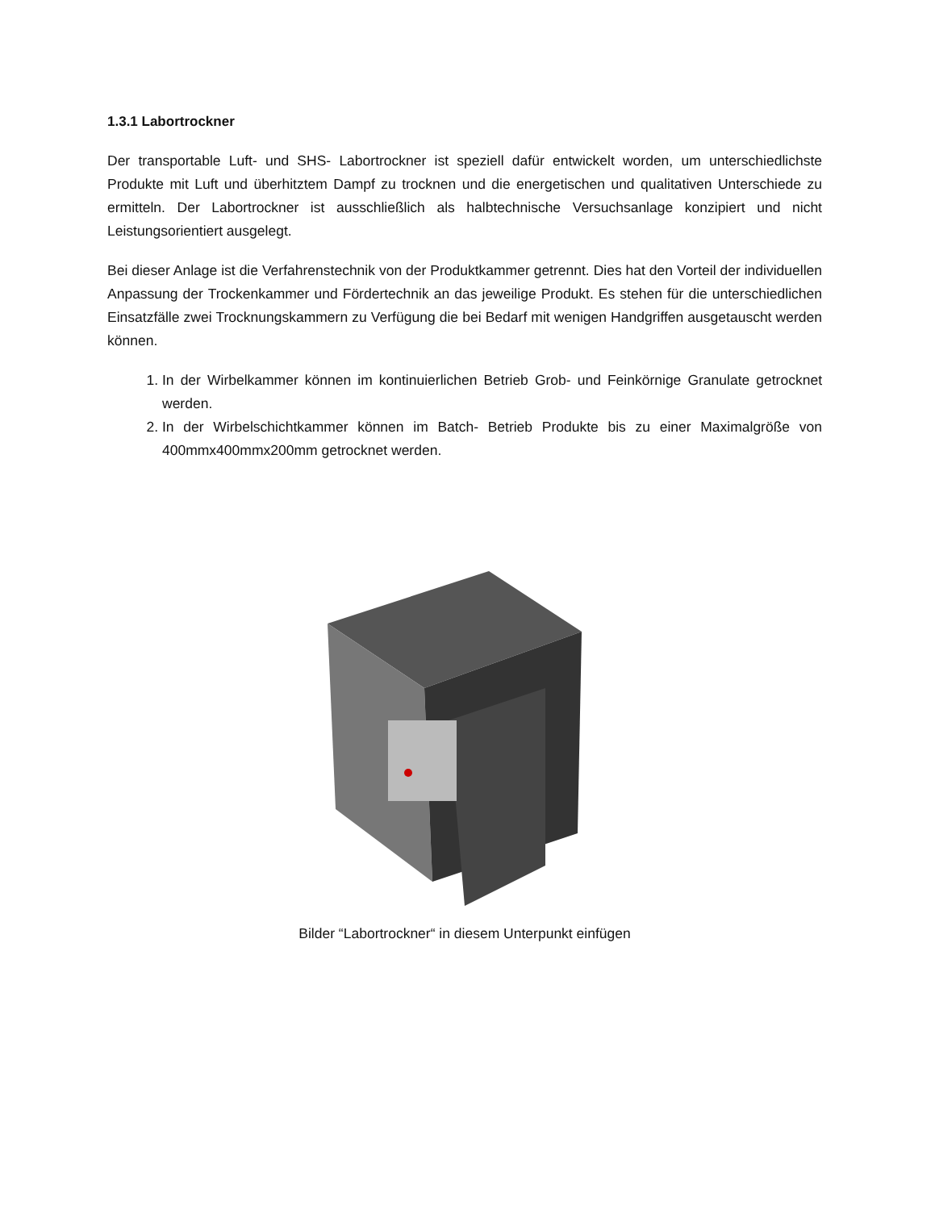1.3.1 Labortrockner
Der transportable Luft- und SHS- Labortrockner ist speziell dafür entwickelt worden, um unterschiedlichste Produkte mit Luft und überhitztem Dampf zu trocknen und die energetischen und qualitativen Unterschiede zu ermitteln. Der Labortrockner ist ausschließlich als halbtechnische Versuchsanlage konzipiert und nicht Leistungsorientiert ausgelegt.
Bei dieser Anlage ist die Verfahrenstechnik von der Produktkammer getrennt. Dies hat den Vorteil der individuellen Anpassung der Trockenkammer und Fördertechnik an das jeweilige Produkt. Es stehen für die unterschiedlichen Einsatzfälle zwei Trocknungskammern zu Verfügung die bei Bedarf mit wenigen Handgriffen ausgetauscht werden können.
1. In der Wirbelkammer können im kontinuierlichen Betrieb Grob- und Feinkörnige Granulate getrocknet werden.
2. In der Wirbelschichtkammer können im Batch- Betrieb Produkte bis zu einer Maximalgröße von 400mmx400mmx200mm getrocknet werden.
Bilder “Labortrockner“ in diesem Unterpunkt einfügen